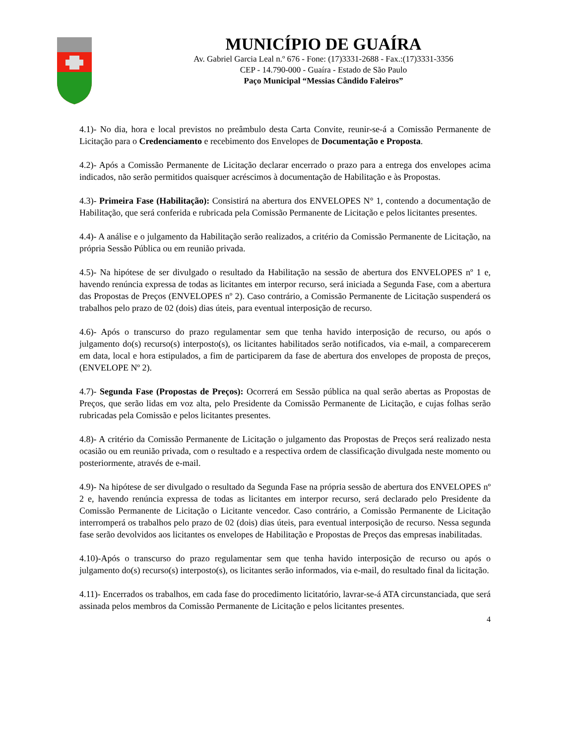MUNICÍPIO DE GUAÍRA
Av. Gabriel Garcia Leal n.º 676 - Fone: (17)3331-2688 - Fax.:(17)3331-3356
CEP - 14.790-000 - Guaíra - Estado de São Paulo
Paço Municipal “Messias Cândido Faleiros”
4.1)- No dia, hora e local previstos no preâmbulo desta Carta Convite, reunir-se-á a Comissão Permanente de Licitação para o Credenciamento e recebimento dos Envelopes de Documentação e Proposta.
4.2)- Após a Comissão Permanente de Licitação declarar encerrado o prazo para a entrega dos envelopes acima indicados, não serão permitidos quaisquer acréscimos à documentação de Habilitação e às Propostas.
4.3)- Primeira Fase (Habilitação): Consistirá na abertura dos ENVELOPES N° 1, contendo a documentação de Habilitação, que será conferida e rubricada pela Comissão Permanente de Licitação e pelos licitantes presentes.
4.4)- A análise e o julgamento da Habilitação serão realizados, a critério da Comissão Permanente de Licitação, na própria Sessão Pública ou em reunião privada.
4.5)- Na hipótese de ser divulgado o resultado da Habilitação na sessão de abertura dos ENVELOPES nº 1 e, havendo renúncia expressa de todas as licitantes em interpor recurso, será iniciada a Segunda Fase, com a abertura das Propostas de Preços (ENVELOPES nº 2). Caso contrário, a Comissão Permanente de Licitação suspenderá os trabalhos pelo prazo de 02 (dois) dias úteis, para eventual interposição de recurso.
4.6)- Após o transcurso do prazo regulamentar sem que tenha havido interposição de recurso, ou após o julgamento do(s) recurso(s) interposto(s), os licitantes habilitados serão notificados, via e-mail, a comparecerem em data, local e hora estipulados, a fim de participarem da fase de abertura dos envelopes de proposta de preços, (ENVELOPE Nº 2).
4.7)- Segunda Fase (Propostas de Preços): Ocorrerá em Sessão pública na qual serão abertas as Propostas de Preços, que serão lidas em voz alta, pelo Presidente da Comissão Permanente de Licitação, e cujas folhas serão rubricadas pela Comissão e pelos licitantes presentes.
4.8)- A critério da Comissão Permanente de Licitação o julgamento das Propostas de Preços será realizado nesta ocasião ou em reunião privada, com o resultado e a respectiva ordem de classificação divulgada neste momento ou posteriormente, através de e-mail.
4.9)- Na hipótese de ser divulgado o resultado da Segunda Fase na própria sessão de abertura dos ENVELOPES nº 2 e, havendo renúncia expressa de todas as licitantes em interpor recurso, será declarado pelo Presidente da Comissão Permanente de Licitação o Licitante vencedor. Caso contrário, a Comissão Permanente de Licitação interromperá os trabalhos pelo prazo de 02 (dois) dias úteis, para eventual interposição de recurso. Nessa segunda fase serão devolvidos aos licitantes os envelopes de Habilitação e Propostas de Preços das empresas inabilitadas.
4.10)-Após o transcurso do prazo regulamentar sem que tenha havido interposição de recurso ou após o julgamento do(s) recurso(s) interposto(s), os licitantes serão informados, via e-mail, do resultado final da licitação.
4.11)- Encerrados os trabalhos, em cada fase do procedimento licitatório, lavrar-se-á ATA circunstanciada, que será assinada pelos membros da Comissão Permanente de Licitação e pelos licitantes presentes.
4